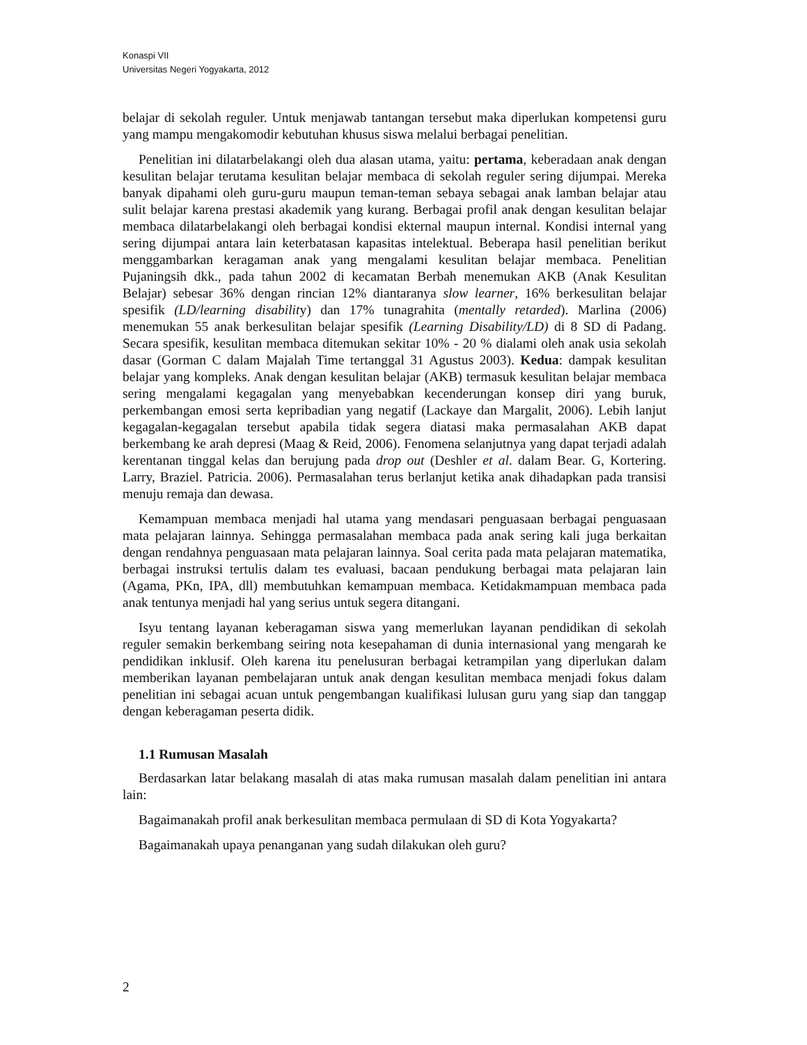Konaspi VII
Universitas Negeri Yogyakarta, 2012
belajar di sekolah reguler. Untuk menjawab tantangan tersebut maka diperlukan kompetensi guru yang mampu mengakomodir kebutuhan khusus siswa melalui berbagai penelitian.
Penelitian ini dilatarbelakangi oleh dua alasan utama, yaitu: pertama, keberadaan anak dengan kesulitan belajar terutama kesulitan belajar membaca di sekolah reguler sering dijumpai. Mereka banyak dipahami oleh guru-guru maupun teman-teman sebaya sebagai anak lamban belajar atau sulit belajar karena prestasi akademik yang kurang. Berbagai profil anak dengan kesulitan belajar membaca dilatarbelakangi oleh berbagai kondisi ekternal maupun internal. Kondisi internal yang sering dijumpai antara lain keterbatasan kapasitas intelektual. Beberapa hasil penelitian berikut menggambarkan keragaman anak yang mengalami kesulitan belajar membaca. Penelitian Pujaningsih dkk., pada tahun 2002 di kecamatan Berbah menemukan AKB (Anak Kesulitan Belajar) sebesar 36% dengan rincian 12% diantaranya slow learner, 16% berkesulitan belajar spesifik (LD/learning disability) dan 17% tunagrahita (mentally retarded). Marlina (2006) menemukan 55 anak berkesulitan belajar spesifik (Learning Disability/LD) di 8 SD di Padang. Secara spesifik, kesulitan membaca ditemukan sekitar 10% - 20 % dialami oleh anak usia sekolah dasar (Gorman C dalam Majalah Time tertanggal 31 Agustus 2003). Kedua: dampak kesulitan belajar yang kompleks. Anak dengan kesulitan belajar (AKB) termasuk kesulitan belajar membaca sering mengalami kegagalan yang menyebabkan kecenderungan konsep diri yang buruk, perkembangan emosi serta kepribadian yang negatif (Lackaye dan Margalit, 2006). Lebih lanjut kegagalan-kegagalan tersebut apabila tidak segera diatasi maka permasalahan AKB dapat berkembang ke arah depresi (Maag & Reid, 2006). Fenomena selanjutnya yang dapat terjadi adalah kerentanan tinggal kelas dan berujung pada drop out (Deshler et al. dalam Bear. G, Kortering. Larry, Braziel. Patricia. 2006). Permasalahan terus berlanjut ketika anak dihadapkan pada transisi menuju remaja dan dewasa.
Kemampuan membaca menjadi hal utama yang mendasari penguasaan berbagai penguasaan mata pelajaran lainnya. Sehingga permasalahan membaca pada anak sering kali juga berkaitan dengan rendahnya penguasaan mata pelajaran lainnya. Soal cerita pada mata pelajaran matematika, berbagai instruksi tertulis dalam tes evaluasi, bacaan pendukung berbagai mata pelajaran lain (Agama, PKn, IPA, dll) membutuhkan kemampuan membaca. Ketidakmampuan membaca pada anak tentunya menjadi hal yang serius untuk segera ditangani.
Isyu tentang layanan keberagaman siswa yang memerlukan layanan pendidikan di sekolah reguler semakin berkembang seiring nota kesepahaman di dunia internasional yang mengarah ke pendidikan inklusif. Oleh karena itu penelusuran berbagai ketrampilan yang diperlukan dalam memberikan layanan pembelajaran untuk anak dengan kesulitan membaca menjadi fokus dalam penelitian ini sebagai acuan untuk pengembangan kualifikasi lulusan guru yang siap dan tanggap dengan keberagaman peserta didik.
1.1 Rumusan Masalah
Berdasarkan latar belakang masalah di atas maka rumusan masalah dalam penelitian ini antara lain:
Bagaimanakah profil anak berkesulitan membaca permulaan di SD di Kota Yogyakarta?
Bagaimanakah upaya penanganan yang sudah dilakukan oleh guru?
2